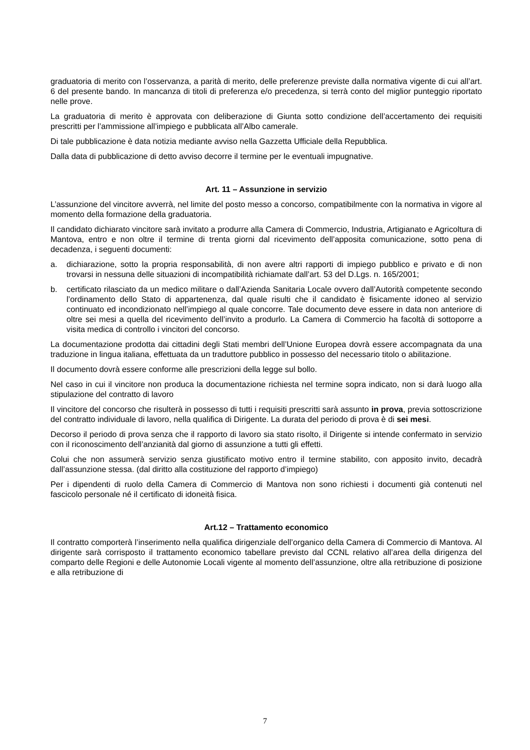graduatoria di merito con l’osservanza, a parità di merito, delle preferenze previste dalla normativa vigente di cui all’art. 6 del presente bando. In mancanza di titoli di preferenza e/o precedenza, si terrà conto del miglior punteggio riportato nelle prove.
La graduatoria di merito è approvata con deliberazione di Giunta sotto condizione dell’accertamento dei requisiti prescritti per l’ammissione all’impiego e pubblicata all’Albo camerale.
Di tale pubblicazione è data notizia mediante avviso nella Gazzetta Ufficiale della Repubblica.
Dalla data di pubblicazione di detto avviso decorre il termine per le eventuali impugnative.
Art. 11 – Assunzione in servizio
L’assunzione del vincitore avverrà, nel limite del posto messo a concorso, compatibilmente con la normativa in vigore al momento della formazione della graduatoria.
Il candidato dichiarato vincitore sarà invitato a produrre alla Camera di Commercio, Industria, Artigianato e Agricoltura di Mantova, entro e non oltre il termine di trenta giorni dal ricevimento dell’apposita comunicazione, sotto pena di decadenza, i seguenti documenti:
a. dichiarazione, sotto la propria responsabilità, di non avere altri rapporti di impiego pubblico e privato e di non trovarsi in nessuna delle situazioni di incompatibilità richiamate dall’art. 53 del D.Lgs. n. 165/2001;
b. certificato rilasciato da un medico militare o dall’Azienda Sanitaria Locale ovvero dall’Autorità competente secondo l’ordinamento dello Stato di appartenenza, dal quale risulti che il candidato è fisicamente idoneo al servizio continuato ed incondizionato nell’impiego al quale concorre. Tale documento deve essere in data non anteriore di oltre sei mesi a quella del ricevimento dell’invito a produrlo. La Camera di Commercio ha facoltà di sottoporre a visita medica di controllo i vincitori del concorso.
La documentazione prodotta dai cittadini degli Stati membri dell’Unione Europea dovrà essere accompagnata da una traduzione in lingua italiana, effettuata da un traduttore pubblico in possesso del necessario titolo o abilitazione.
Il documento dovrà essere conforme alle prescrizioni della legge sul bollo.
Nel caso in cui il vincitore non produca la documentazione richiesta nel termine sopra indicato, non si darà luogo alla stipulazione del contratto di lavoro
Il vincitore del concorso che risulterà in possesso di tutti i requisiti prescritti sarà assunto in prova, previa sottoscrizione del contratto individuale di lavoro, nella qualifica di Dirigente. La durata del periodo di prova è di sei mesi.
Decorso il periodo di prova senza che il rapporto di lavoro sia stato risolto, il Dirigente si intende confermato in servizio con il riconoscimento dell’anzianità dal giorno di assunzione a tutti gli effetti.
Colui che non assumerà servizio senza giustificato motivo entro il termine stabilito, con apposito invito, decadrà dall’assunzione stessa. (dal diritto alla costituzione del rapporto d’impiego)
Per i dipendenti di ruolo della Camera di Commercio di Mantova non sono richiesti i documenti già contenuti nel fascicolo personale né il certificato di idoneità fisica.
Art.12 – Trattamento economico
Il contratto comporterà l’inserimento nella qualifica dirigenziale dell’organico della Camera di Commercio di Mantova. Al dirigente sarà corrisposto il trattamento economico tabellare previsto dal CCNL relativo all’area della dirigenza del comparto delle Regioni e delle Autonomie Locali vigente al momento dell’assunzione, oltre alla retribuzione di posizione e alla retribuzione di
7